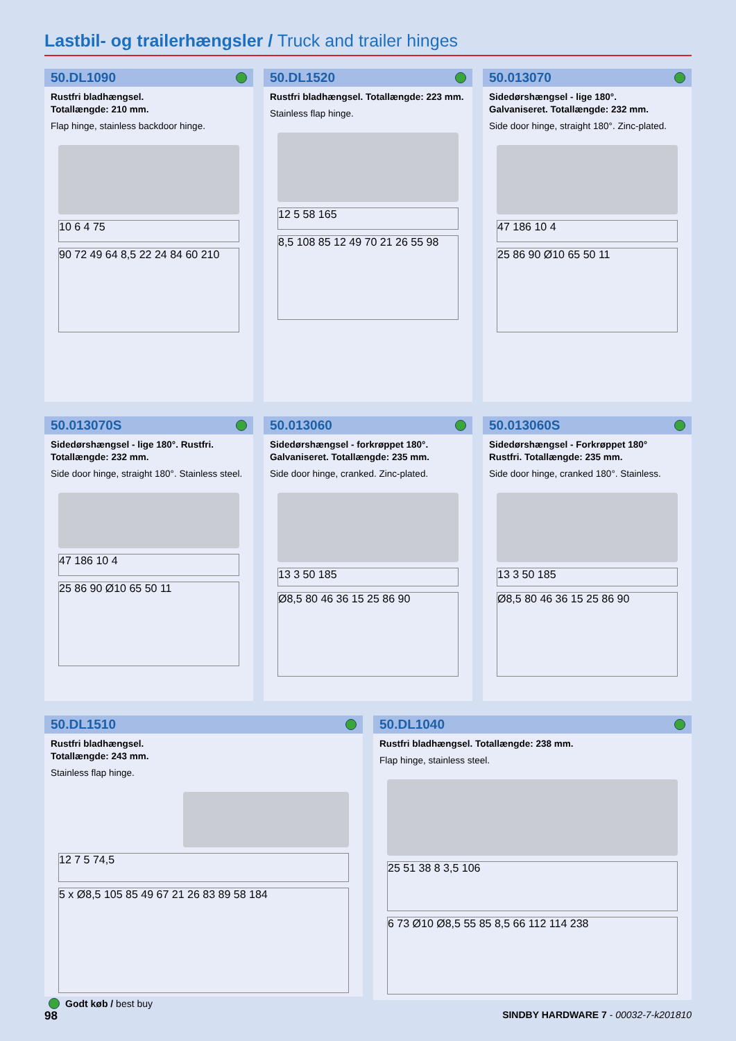Lastbil- og trailerhængsler / Truck and trailer hinges
50.DL1090
Rustfri bladhængsel.
Totallængde: 210 mm.
Flap hinge, stainless backdoor hinge.
10 6 4 75
90 72 49 64 8,5 22 24 84 60 210
50.DL1520
Rustfri bladhængsel. Totallængde: 223 mm.
Stainless flap hinge.
12 5 58 165
8,5 108 85 12 49 70 21 26 55 98
50.013070
Sidedørshængsel - lige 180°.
Galvaniseret. Totallængde: 232 mm.
Side door hinge, straight 180°. Zinc-plated.
47 186 10 4
25 86 90 Ø10 65 50 11
50.013070S
Sidedørshængsel - lige 180°. Rustfri.
Totallængde: 232 mm.
Side door hinge, straight 180°. Stainless steel.
47 186 10 4
25 86 90 Ø10 65 50 11
50.013060
Sidedørshængsel - forkrøppet 180°.
Galvaniseret. Totallængde: 235 mm.
Side door hinge, cranked. Zinc-plated.
13 3 50 185
Ø8,5 80 46 36 15 25 86 90
50.013060S
Sidedørshængsel - Forkrøppet 180°
Rustfri. Totallængde: 235 mm.
Side door hinge, cranked 180°. Stainless.
13 3 50 185
Ø8,5 80 46 36 15 25 86 90
50.DL1510
Rustfri bladhængsel.
Totallængde: 243 mm.
Stainless flap hinge.
12 7 5 74,5
5 x Ø8,5 105 85 49 67 21 26 83 89 58 184
50.DL1040
Rustfri bladhængsel. Totallængde: 238 mm.
Flap hinge, stainless steel.
25 51 38 8 3,5 106
6 73 Ø10 Ø8,5 55 85 8,5 66 112 114 238
Godt køb / best buy
98 SINDBY HARDWARE 7 - 00032-7-k201810